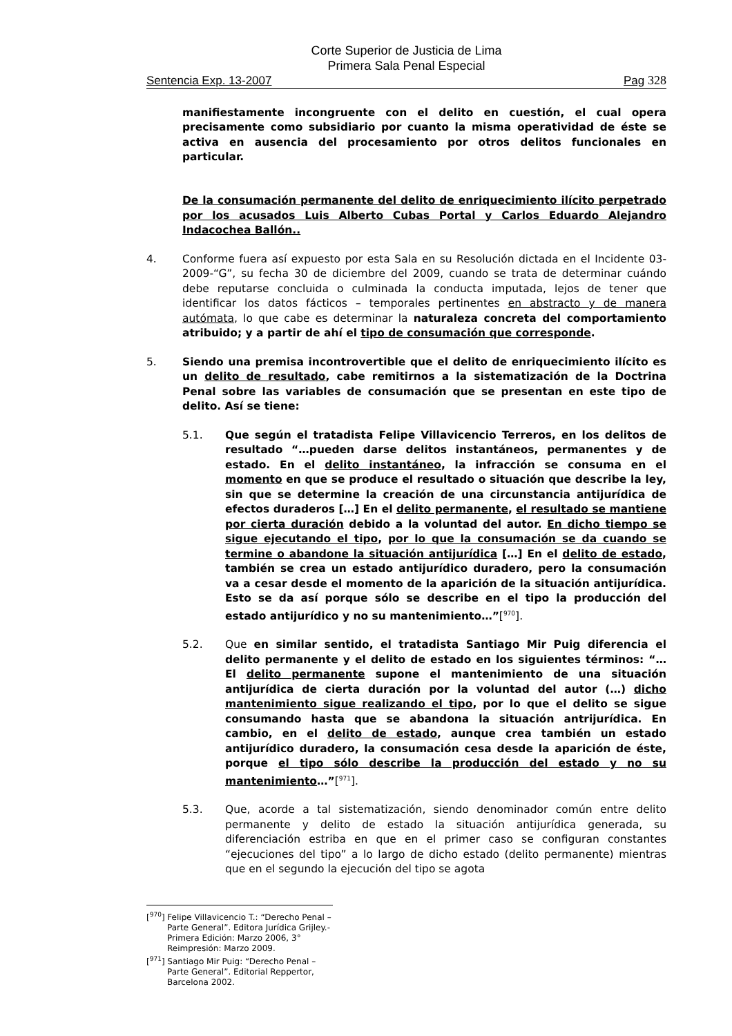Corte Superior de Justicia de Lima
Primera Sala Penal Especial
Sentencia Exp. 13-2007 Pag 328
manifiestamente incongruente con el delito en cuestión, el cual opera precisamente como subsidiario por cuanto la misma operatividad de éste se activa en ausencia del procesamiento por otros delitos funcionales en particular.
De la consumación permanente del delito de enriquecimiento ilícito perpetrado por los acusados Luis Alberto Cubas Portal y Carlos Eduardo Alejandro Indacochea Ballón..
4. Conforme fuera así expuesto por esta Sala en su Resolución dictada en el Incidente 03-2009-“G”, su fecha 30 de diciembre del 2009, cuando se trata de determinar cuándo debe reputarse concluida o culminada la conducta imputada, lejos de tener que identificar los datos fácticos – temporales pertinentes en abstracto y de manera autómata, lo que cabe es determinar la naturaleza concreta del comportamiento atribuido; y a partir de ahí el tipo de consumación que corresponde.
5. Siendo una premisa incontrovertible que el delito de enriquecimiento ilícito es un delito de resultado, cabe remitirnos a la sistematización de la Doctrina Penal sobre las variables de consumación que se presentan en este tipo de delito. Así se tiene:
5.1. Que según el tratadista Felipe Villavicencio Terreros, en los delitos de resultado “…pueden darse delitos instantáneos, permanentes y de estado. En el delito instantáneo, la infracción se consuma en el momento en que se produce el resultado o situación que describe la ley, sin que se determine la creación de una circunstancia antijurídica de efectos duraderos […] En el delito permanente, el resultado se mantiene por cierta duración debido a la voluntad del autor. En dicho tiempo se sigue ejecutando el tipo, por lo que la consumación se da cuando se termine o abandone la situación antijurídica […] En el delito de estado, también se crea un estado antijurídico duradero, pero la consumación va a cesar desde el momento de la aparición de la situación antijurídica. Esto se da así porque sólo se describe en el tipo la producción del estado antijurídico y no su mantenimiento…”[<sup>970</sup>].
5.2. Que en similar sentido, el tratadista Santiago Mir Puig diferencia el delito permanente y el delito de estado en los siguientes términos: “… El delito permanente supone el mantenimiento de una situación antijurídica de cierta duración por la voluntad del autor (…) dicho mantenimiento sigue realizando el tipo, por lo que el delito se sigue consumando hasta que se abandona la situación antrijurídica. En cambio, en el delito de estado, aunque crea también un estado antijurídico duradero, la consumación cesa desde la aparición de éste, porque el tipo sólo describe la producción del estado y no su mantenimiento…”[<sup>971</sup>].
5.3. Que, acorde a tal sistematización, siendo denominador común entre delito permanente y delito de estado la situación antijurídica generada, su diferenciación estriba en que en el primer caso se configuran constantes “ejecuciones del tipo” a lo largo de dicho estado (delito permanente) mientras que en el segundo la ejecución del tipo se agota
[<sup>970</sup>] Felipe Villavicencio T.: “Derecho Penal – Parte General”. Editora Jurídica Grijley.- Primera Edición: Marzo 2006, 3° Reimpresión: Marzo 2009.
[<sup>971</sup>] Santiago Mir Puig: “Derecho Penal – Parte General”. Editorial Reppertor, Barcelona 2002.